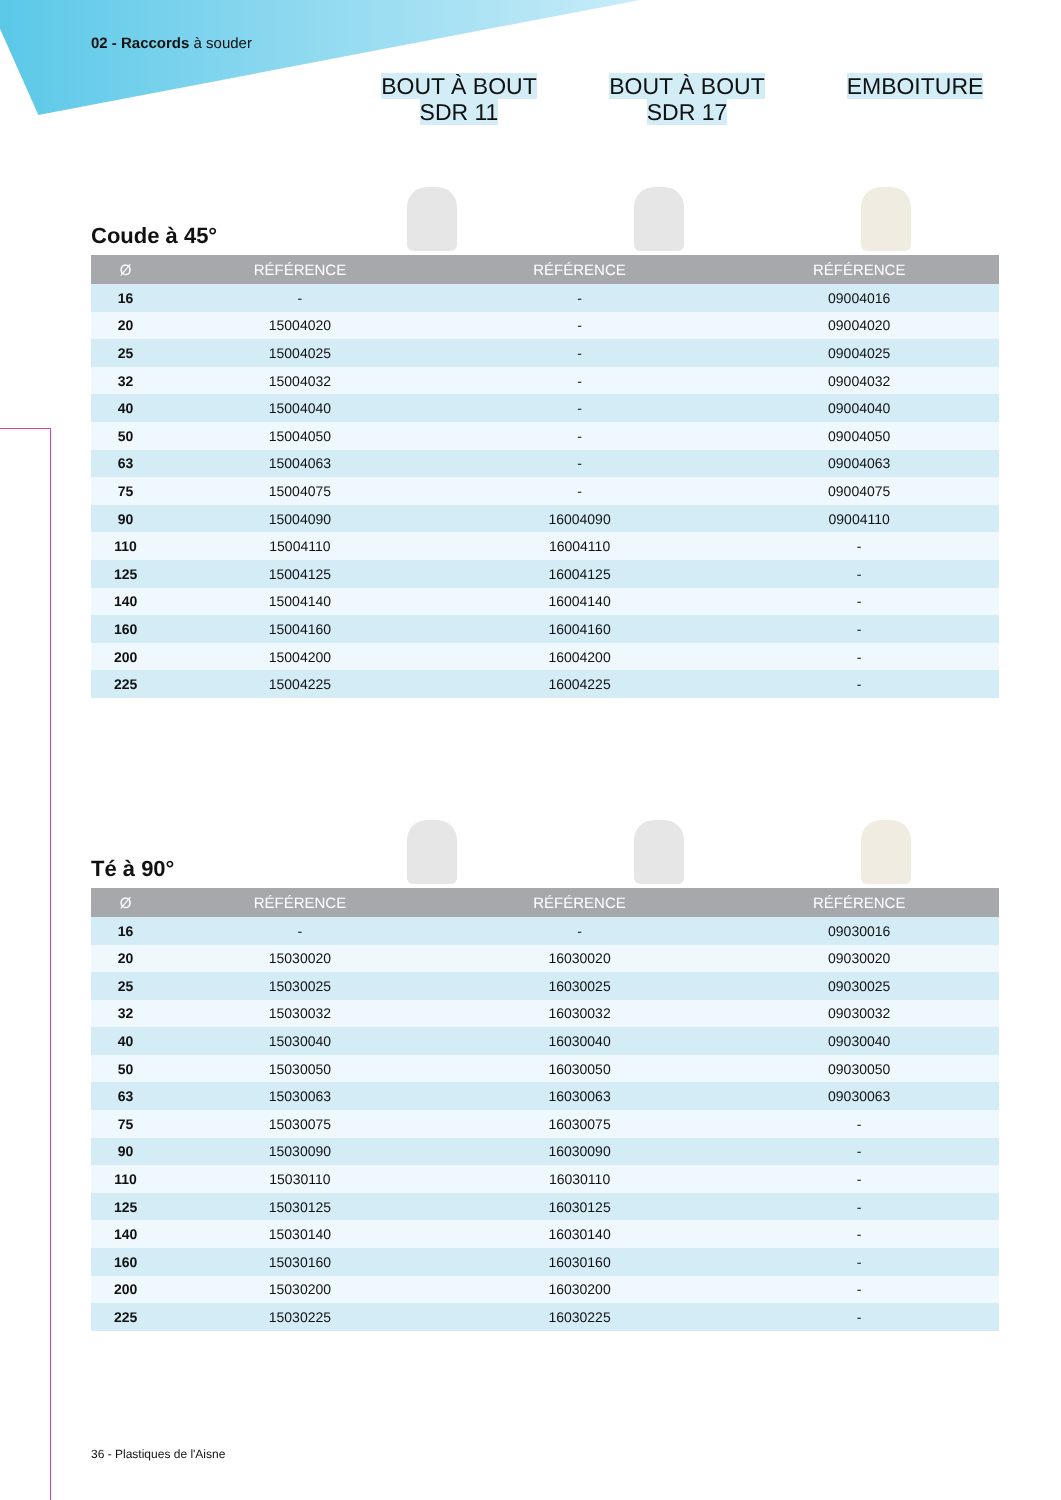02 - Raccords à souder
BOUT À BOUT
SDR 11
BOUT À BOUT
SDR 17
EMBOITURE
Coude à 45°
| Ø | RÉFÉRENCE | RÉFÉRENCE | RÉFÉRENCE |
| --- | --- | --- | --- |
| 16 | - | - | 09004016 |
| 20 | 15004020 | - | 09004020 |
| 25 | 15004025 | - | 09004025 |
| 32 | 15004032 | - | 09004032 |
| 40 | 15004040 | - | 09004040 |
| 50 | 15004050 | - | 09004050 |
| 63 | 15004063 | - | 09004063 |
| 75 | 15004075 | - | 09004075 |
| 90 | 15004090 | 16004090 | 09004110 |
| 110 | 15004110 | 16004110 | - |
| 125 | 15004125 | 16004125 | - |
| 140 | 15004140 | 16004140 | - |
| 160 | 15004160 | 16004160 | - |
| 200 | 15004200 | 16004200 | - |
| 225 | 15004225 | 16004225 | - |
Té à 90°
| Ø | RÉFÉRENCE | RÉFÉRENCE | RÉFÉRENCE |
| --- | --- | --- | --- |
| 16 | - | - | 09030016 |
| 20 | 15030020 | 16030020 | 09030020 |
| 25 | 15030025 | 16030025 | 09030025 |
| 32 | 15030032 | 16030032 | 09030032 |
| 40 | 15030040 | 16030040 | 09030040 |
| 50 | 15030050 | 16030050 | 09030050 |
| 63 | 15030063 | 16030063 | 09030063 |
| 75 | 15030075 | 16030075 | - |
| 90 | 15030090 | 16030090 | - |
| 110 | 15030110 | 16030110 | - |
| 125 | 15030125 | 16030125 | - |
| 140 | 15030140 | 16030140 | - |
| 160 | 15030160 | 16030160 | - |
| 200 | 15030200 | 16030200 | - |
| 225 | 15030225 | 16030225 | - |
36 - Plastiques de l'Aisne